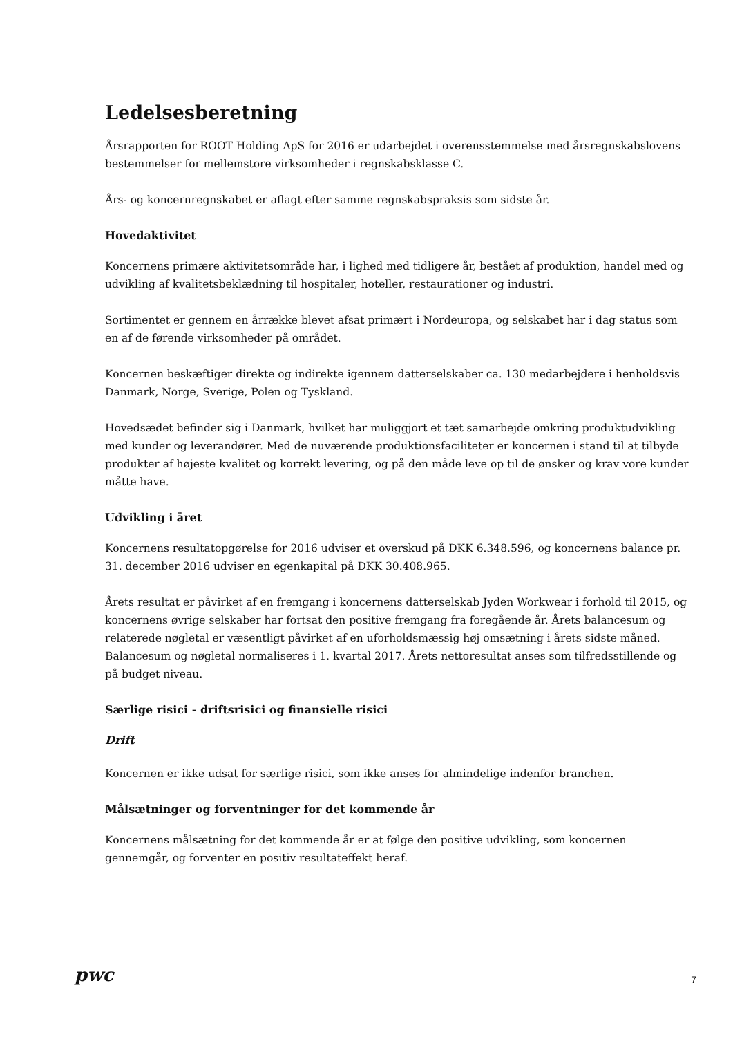Ledelsesberetning
Årsrapporten for ROOT Holding ApS for 2016 er udarbejdet i overensstemmelse med årsregnskabslovens bestemmelser for mellemstore virksomheder i regnskabsklasse C.
Års- og koncernregnskabet er aflagt efter samme regnskabspraksis som sidste år.
Hovedaktivitet
Koncernens primære aktivitetsområde har, i lighed med tidligere år, bestået af produktion, handel med og udvikling af kvalitetsbeklædning til hospitaler, hoteller, restaurationer og industri.
Sortimentet er gennem en årrække blevet afsat primært i Nordeuropa, og selskabet har i dag status som en af de førende virksomheder på området.
Koncernen beskæftiger direkte og indirekte igennem datterselskaber ca. 130 medarbejdere i henholdsvis Danmark, Norge, Sverige, Polen og Tyskland.
Hovedsædet befinder sig i Danmark, hvilket har muliggjort et tæt samarbejde omkring produktudvikling med kunder og leverandører. Med de nuværende produktionsfaciliteter er koncernen i stand til at tilbyde produkter af højeste kvalitet og korrekt levering, og på den måde leve op til de ønsker og krav vore kunder måtte have.
Udvikling i året
Koncernens resultatopgørelse for 2016 udviser et overskud på DKK 6.348.596, og koncernens balance pr. 31. december 2016 udviser en egenkapital på DKK 30.408.965.
Årets resultat er påvirket af en fremgang i koncernens datterselskab Jyden Workwear i forhold til 2015, og koncernens øvrige selskaber har fortsat den positive fremgang fra foregående år. Årets balancesum og relaterede nøgletal er væsentligt påvirket af en uforholdsmæssig høj omsætning i årets sidste måned. Balancesum og nøgletal normaliseres i 1. kvartal 2017. Årets nettoresultat anses som tilfredsstillende og på budget niveau.
Særlige risici - driftsrisici og finansielle risici
Drift
Koncernen er ikke udsat for særlige risici, som ikke anses for almindelige indenfor branchen.
Målsætninger og forventninger for det kommende år
Koncernens målsætning for det kommende år er at følge den positive udvikling, som koncernen gennemgår, og forventer en positiv resultateffekt heraf.
pwc
7